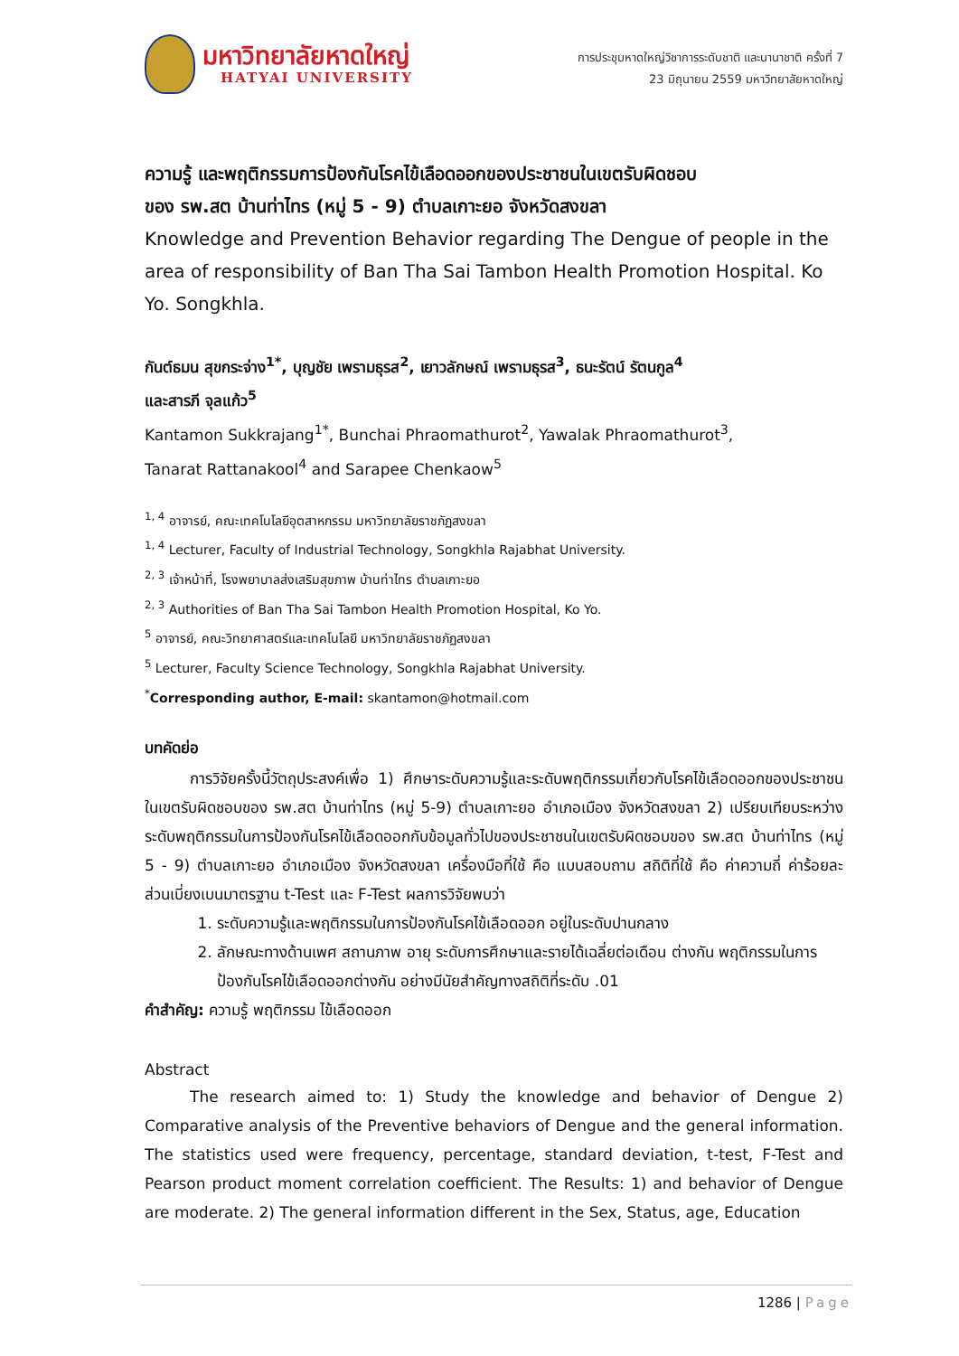มหาวิทยาลัยหาดใหญ่
HATYAI UNIVERSITY
การประชุมหาดใหญ่วิชาการระดับชาติ และนานาชาติ ครั้งที่ 7
23 มิถุนายน 2559 มหาวิทยาลัยหาดใหญ่
ความรู้ และพฤติกรรมการป้องกันโรคไข้เลือดออกของประชาชนในเขตรับผิดชอบ
ของ รพ.สต บ้านท่าไทร (หมู่ 5 - 9) ตำบลเกาะยอ จังหวัดสงขลา
Knowledge and Prevention Behavior regarding The Dengue of people in the area of responsibility of Ban Tha Sai Tambon Health Promotion Hospital. Ko Yo. Songkhla.
กันต์ธมน สุขกระจ่าง<sup>1*</sup>, บุญชัย เพรามธุรส<sup>2</sup>, เยาวลักษณ์ เพรามธุรส<sup>3</sup>, ธนะรัตน์ รัตนกูล<sup>4</sup>
และสารภี จุลแก้ว<sup>5</sup>
Kantamon Sukkrajang<sup>1*</sup>, Bunchai Phraomathurot<sup>2</sup>, Yawalak Phraomathurot<sup>3</sup>,
Tanarat Rattanakool<sup>4</sup> and Sarapee Chenkaow<sup>5</sup>
<sup>1, 4</sup> อาจารย์, คณะเทคโนโลยีอุตสาหกรรม มหาวิทยาลัยราชภัฏสงขลา
<sup>1, 4</sup> Lecturer, Faculty of Industrial Technology, Songkhla Rajabhat University.
<sup>2, 3</sup> เจ้าหน้าที่, โรงพยาบาลส่งเสริมสุขภาพ บ้านท่าไทร ตำบลเกาะยอ
<sup>2, 3</sup> Authorities of Ban Tha Sai Tambon Health Promotion Hospital, Ko Yo.
<sup>5</sup> อาจารย์, คณะวิทยาศาสตร์และเทคโนโลยี มหาวิทยาลัยราชภัฏสงขลา
<sup>5</sup> Lecturer, Faculty Science Technology, Songkhla Rajabhat University.
<sup>*</sup> Corresponding author, E-mail: skantamon@hotmail.com
บทคัดย่อ
การวิจัยครั้งนี้วัตถุประสงค์เพื่อ 1) ศึกษาระดับความรู้และระดับพฤติกรรมเกี่ยวกับโรคไข้เลือดออกของประชาชนในเขตรับผิดชอบของ รพ.สต บ้านท่าไทร (หมู่ 5-9) ตำบลเกาะยอ อำเภอเมือง จังหวัดสงขลา 2) เปรียบเทียบระหว่างระดับพฤติกรรมในการป้องกันโรคไข้เลือดออกกับข้อมูลทั่วไปของประชาชนในเขตรับผิดชอบของ รพ.สต บ้านท่าไทร (หมู่ 5 - 9) ตำบลเกาะยอ อำเภอเมือง จังหวัดสงขลา เครื่องมือที่ใช้ คือ แบบสอบถาม สถิติที่ใช้ คือ ค่าความถี่ ค่าร้อยละ ส่วนเบี่ยงเบนมาตรฐาน t-Test และ F-Test ผลการวิจัยพบว่า
1. ระดับความรู้และพฤติกรรมในการป้องกันโรคไข้เลือดออก อยู่ในระดับปานกลาง
2. ลักษณะทางด้านเพศ สถานภาพ อายุ ระดับการศึกษาและรายได้เฉลี่ยต่อเดือน ต่างกัน พฤติกรรมในการป้องกันโรคไข้เลือดออกต่างกัน อย่างมีนัยสำคัญทางสถิติที่ระดับ .01
คำสำคัญ: ความรู้ พฤติกรรม ไข้เลือดออก
Abstract
The research aimed to: 1) Study the knowledge and behavior of Dengue 2) Comparative analysis of the Preventive behaviors of Dengue and the general information. The statistics used were frequency, percentage, standard deviation, t-test, F-Test and Pearson product moment correlation coefficient. The Results: 1) and behavior of Dengue are moderate. 2) The general information different in the Sex, Status, age, Education
1286 | Page